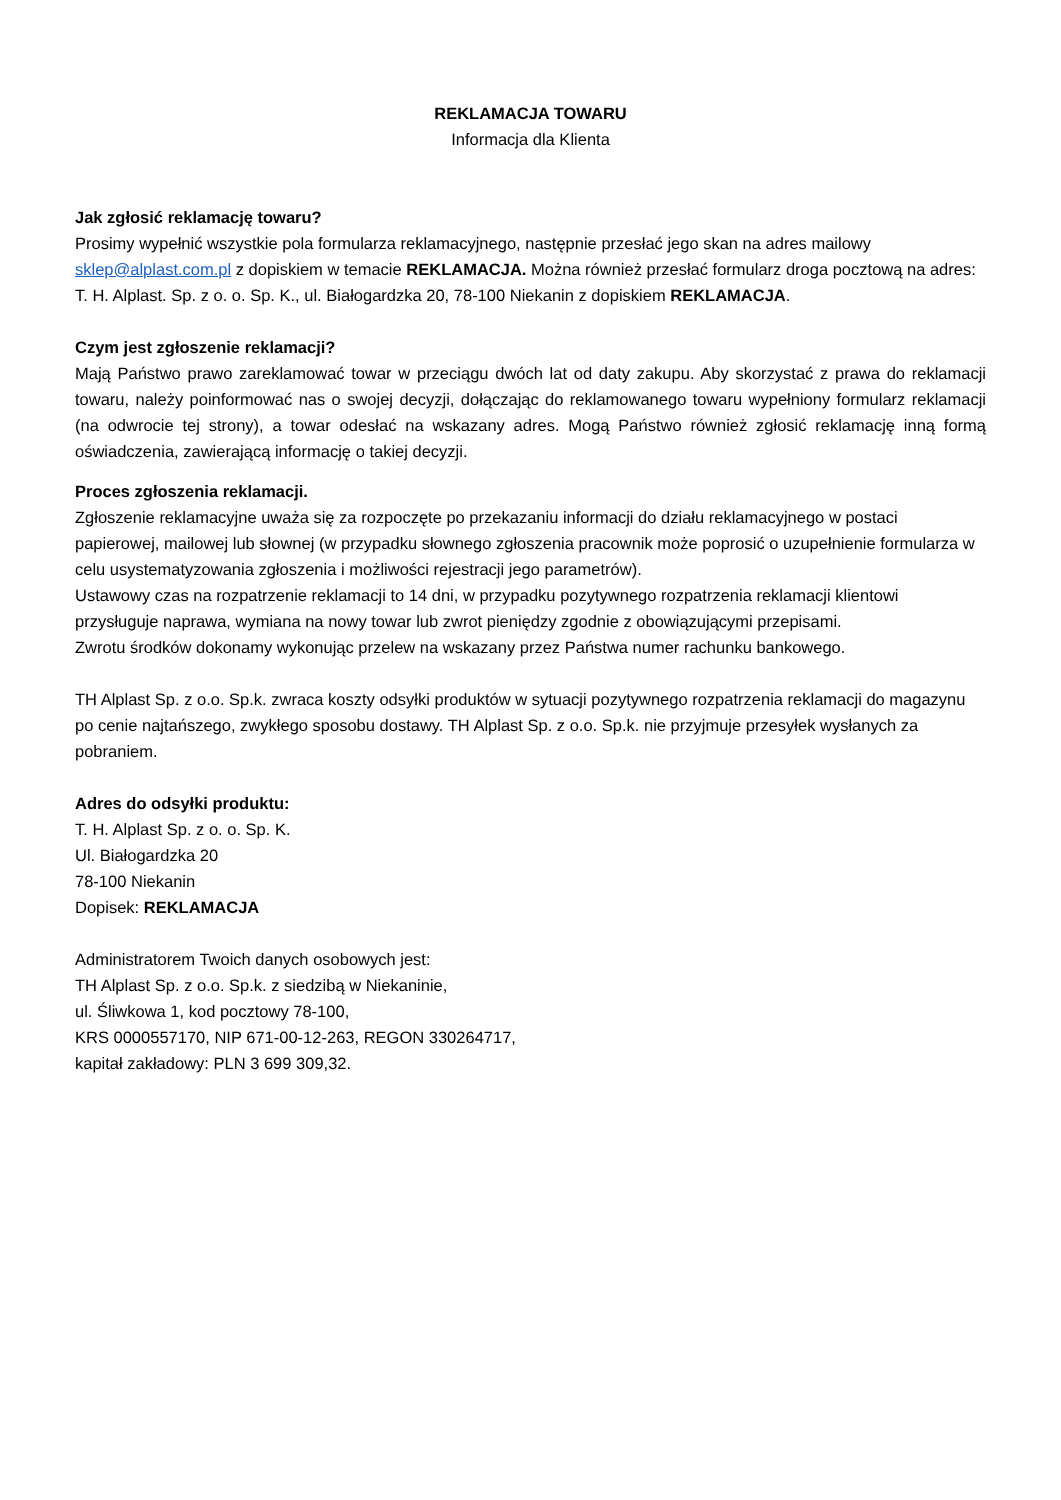REKLAMACJA TOWARU
Informacja dla Klienta
Jak zgłosić reklamację towaru?
Prosimy wypełnić wszystkie pola formularza reklamacyjnego, następnie przesłać jego skan na adres mailowy sklep@alplast.com.pl z dopiskiem w temacie REKLAMACJA. Można również przesłać formularz droga pocztową na adres: T. H. Alplast. Sp. z o. o. Sp. K., ul. Białogardzka 20, 78-100 Niekanin z dopiskiem REKLAMACJA.
Czym jest zgłoszenie reklamacji?
Mają Państwo prawo zareklamować towar w przeciągu dwóch lat od daty zakupu. Aby skorzystać z prawa do reklamacji towaru, należy poinformować nas o swojej decyzji, dołączając do reklamowanego towaru wypełniony formularz reklamacji (na odwrocie tej strony), a towar odesłać na wskazany adres. Mogą Państwo również zgłosić reklamację inną formą oświadczenia, zawierającą informację o takiej decyzji.
Proces zgłoszenia reklamacji.
Zgłoszenie reklamacyjne uważa się za rozpoczęte po przekazaniu informacji do działu reklamacyjnego w postaci papierowej, mailowej lub słownej (w przypadku słownego zgłoszenia pracownik może poprosić o uzupełnienie formularza w celu usystematyzowania zgłoszenia i możliwości rejestracji jego parametrów).
Ustawowy czas na rozpatrzenie reklamacji to 14 dni, w przypadku pozytywnego rozpatrzenia reklamacji klientowi przysługuje naprawa, wymiana na nowy towar lub zwrot pieniędzy zgodnie z obowiązującymi przepisami.
Zwrotu środków dokonamy wykonując przelew na wskazany przez Państwa numer rachunku bankowego.
TH Alplast Sp. z o.o. Sp.k. zwraca koszty odsyłki produktów w sytuacji pozytywnego rozpatrzenia reklamacji do magazynu po cenie najtańszego, zwykłego sposobu dostawy. TH Alplast Sp. z o.o. Sp.k. nie przyjmuje przesyłek wysłanych za pobraniem.
Adres do odsyłki produktu:
T. H. Alplast Sp. z o. o. Sp. K.
Ul. Białogardzka 20
78-100 Niekanin
Dopisek: REKLAMACJA
Administratorem Twoich danych osobowych jest:
TH Alplast Sp. z o.o. Sp.k. z siedzibą w Niekaninie,
ul. Śliwkowa 1, kod pocztowy 78-100,
KRS 0000557170, NIP 671-00-12-263, REGON 330264717,
kapitał zakładowy: PLN 3 699 309,32.